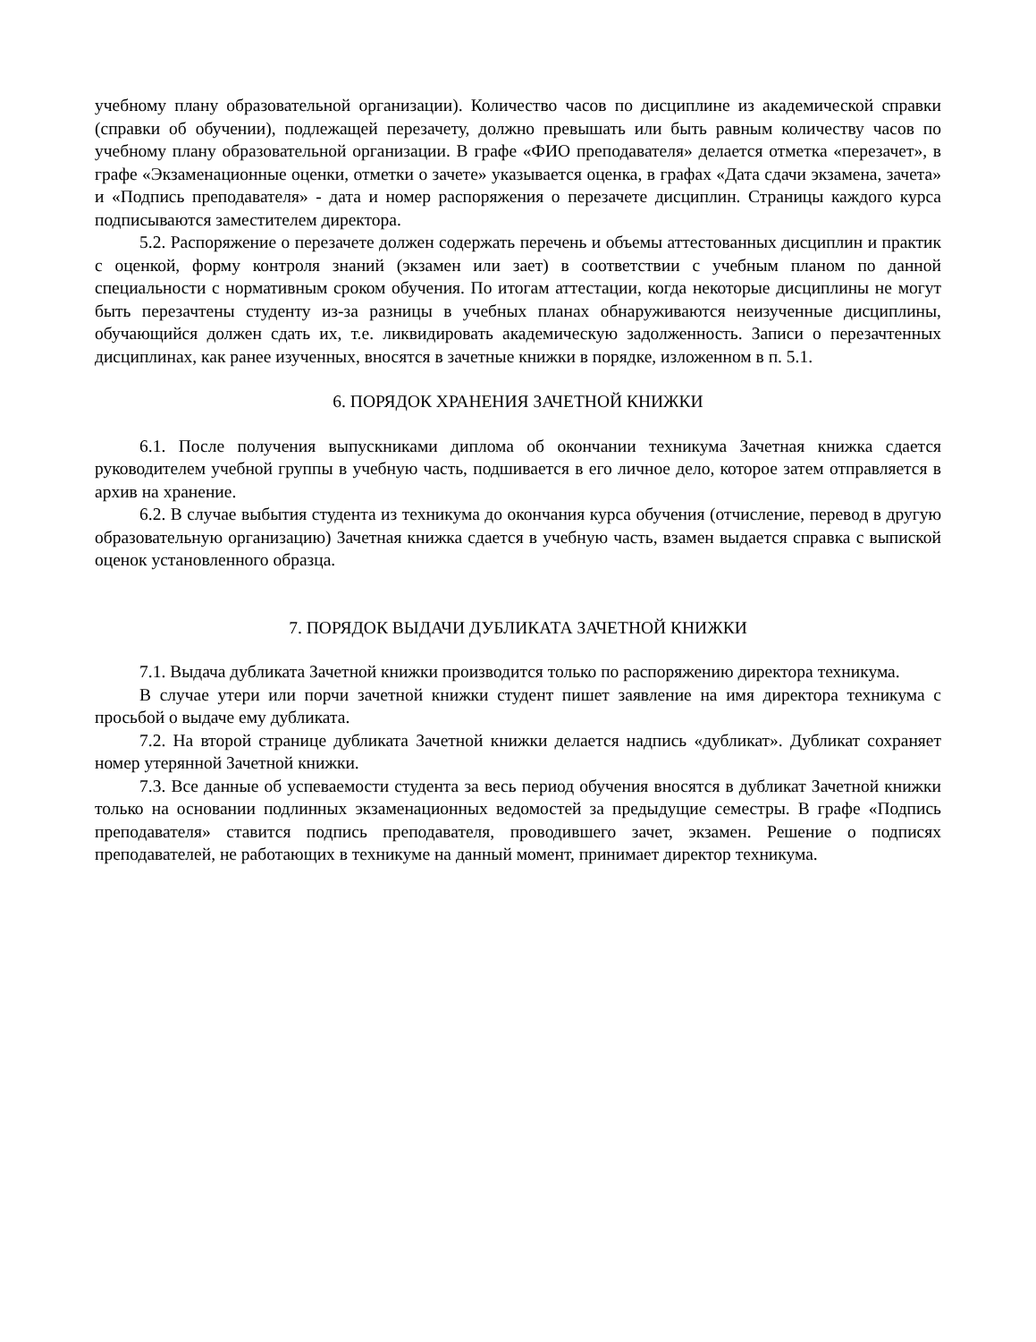учебному плану образовательной организации). Количество часов по дисциплине из академической справки (справки об обучении), подлежащей перезачету, должно превышать или быть равным количеству часов по учебному плану образовательной организации. В графе «ФИО преподавателя» делается отметка «перезачет», в графе «Экзаменационные оценки, отметки о зачете» указывается оценка, в графах «Дата сдачи экзамена, зачета» и «Подпись преподавателя» - дата и номер распоряжения о перезачете дисциплин. Страницы каждого курса подписываются заместителем директора.
5.2. Распоряжение о перезачете должен содержать перечень и объемы аттестованных дисциплин и практик с оценкой, форму контроля знаний (экзамен или зает) в соответствии с учебным планом по данной специальности с нормативным сроком обучения. По итогам аттестации, когда некоторые дисциплины не могут быть перезачтены студенту из-за разницы в учебных планах обнаруживаются неизученные дисциплины, обучающийся должен сдать их, т.е. ликвидировать академическую задолженность. Записи о перезачтенных дисциплинах, как ранее изученных, вносятся в зачетные книжки в порядке, изложенном в п. 5.1.
6. ПОРЯДОК ХРАНЕНИЯ ЗАЧЕТНОЙ КНИЖКИ
6.1. После получения выпускниками диплома об окончании техникума Зачетная книжка сдается руководителем учебной группы в учебную часть, подшивается в его личное дело, которое затем отправляется в архив на хранение.
6.2. В случае выбытия студента из техникума до окончания курса обучения (отчисление, перевод в другую образовательную организацию) Зачетная книжка сдается в учебную часть, взамен выдается справка с выпиской оценок установленного образца.
7. ПОРЯДОК ВЫДАЧИ ДУБЛИКАТА ЗАЧЕТНОЙ КНИЖКИ
7.1. Выдача дубликата Зачетной книжки производится только по распоряжению директора техникума.
В случае утери или порчи зачетной книжки студент пишет заявление на имя директора техникума с просьбой о выдаче ему дубликата.
7.2. На второй странице дубликата Зачетной книжки делается надпись «дубликат». Дубликат сохраняет номер утерянной Зачетной книжки.
7.3. Все данные об успеваемости студента за весь период обучения вносятся в дубликат Зачетной книжки только на основании подлинных экзаменационных ведомостей за предыдущие семестры. В графе «Подпись преподавателя» ставится подпись преподавателя, проводившего зачет, экзамен. Решение о подписях преподавателей, не работающих в техникуме на данный момент, принимает директор техникума.